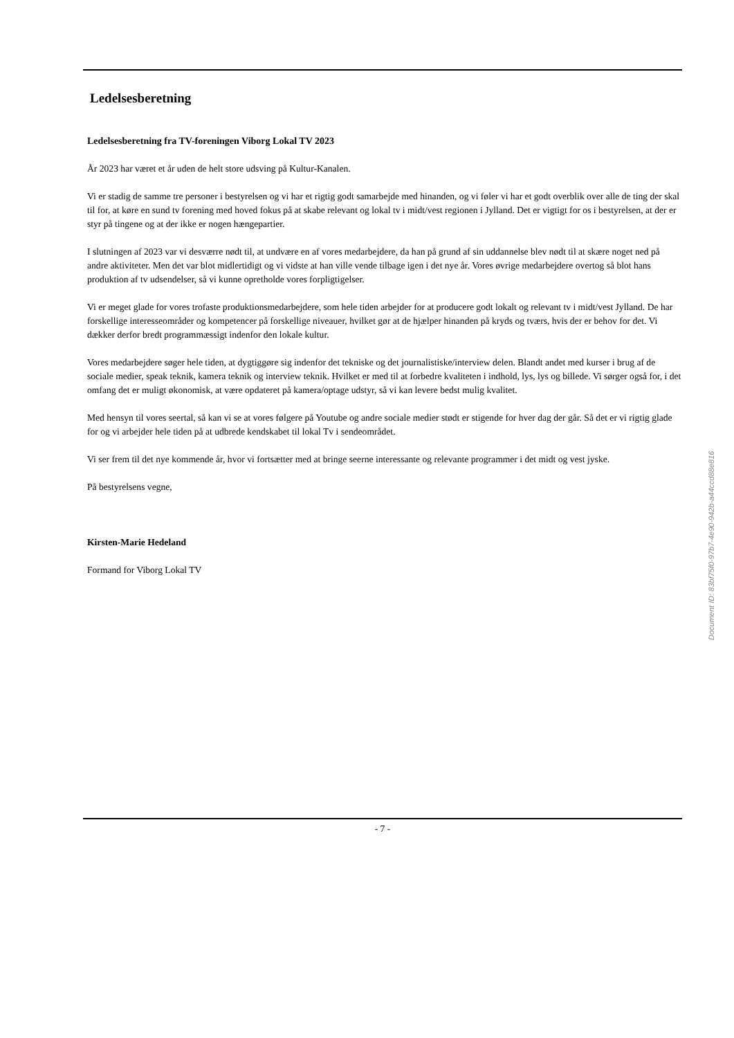Ledelsesberetning
Ledelsesberetning fra TV-foreningen Viborg Lokal TV 2023
År 2023 har været et år uden de helt store udsving på Kultur-Kanalen.
Vi er stadig de samme tre personer i bestyrelsen og vi har et rigtig godt samarbejde med hinanden, og vi føler vi har et godt overblik over alle de ting der skal til for, at køre en sund tv forening med hoved fokus på at skabe relevant og lokal tv i midt/vest regionen i Jylland. Det er vigtigt for os i bestyrelsen, at der er styr på tingene og at der ikke er nogen hængepartier.
I slutningen af 2023 var vi desværre nødt til, at undvære en af vores medarbejdere, da han på grund af sin uddannelse blev nødt til at skære noget ned på andre aktiviteter. Men det var blot midlertidigt og vi vidste at han ville vende tilbage igen i det nye år. Vores øvrige medarbejdere overtog så blot hans produktion af tv udsendelser, så vi kunne opretholde vores forpligtigelser.
Vi er meget glade for vores trofaste produktionsmedarbejdere, som hele tiden arbejder for at producere godt lokalt og relevant tv i midt/vest Jylland. De har forskellige interesseområder og kompetencer på forskellige niveauer, hvilket gør at de hjælper hinanden på kryds og tværs, hvis der er behov for det. Vi dækker derfor bredt programmæssigt indenfor den lokale kultur.
Vores medarbejdere søger hele tiden, at dygtiggøre sig indenfor det tekniske og det journalistiske/interview delen. Blandt andet med kurser i brug af de sociale medier, speak teknik, kamera teknik og interview teknik. Hvilket er med til at forbedre kvaliteten i indhold, lys, lys og billede. Vi sørger også for, i det omfang det er muligt økonomisk, at være opdateret på kamera/optage udstyr, så vi kan levere bedst mulig kvalitet.
Med hensyn til vores seertal, så kan vi se at vores følgere på Youtube og andre sociale medier stødt er stigende for hver dag der går. Så det er vi rigtig glade for og vi arbejder hele tiden på at udbrede kendskabet til lokal Tv i sendeområdet.
Vi ser frem til det nye kommende år, hvor vi fortsætter med at bringe seerne interessante og relevante programmer i det midt og vest jyske.
På bestyrelsens vegne,
Kirsten-Marie Hedeland
Formand for Viborg Lokal TV
- 7 -
Document ID: 83bf75f0-97b7-4e90-942b-a44ccd88e816